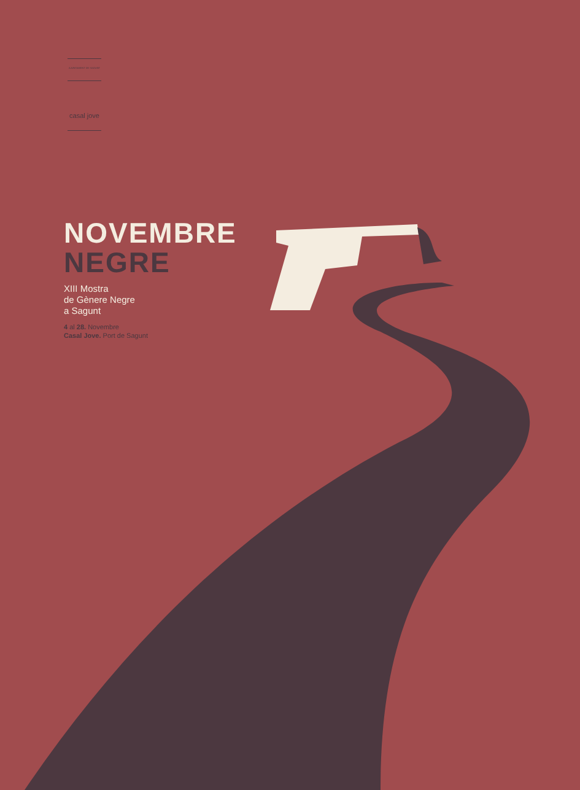AJUNTAMENT DE SAGUNT
casal jove
NOVEMBRE
NEGRE
XIII Mostra
de Gènere Negre
a Sagunt
4 al 28. Novembre
Casal Jove. Port de Sagunt